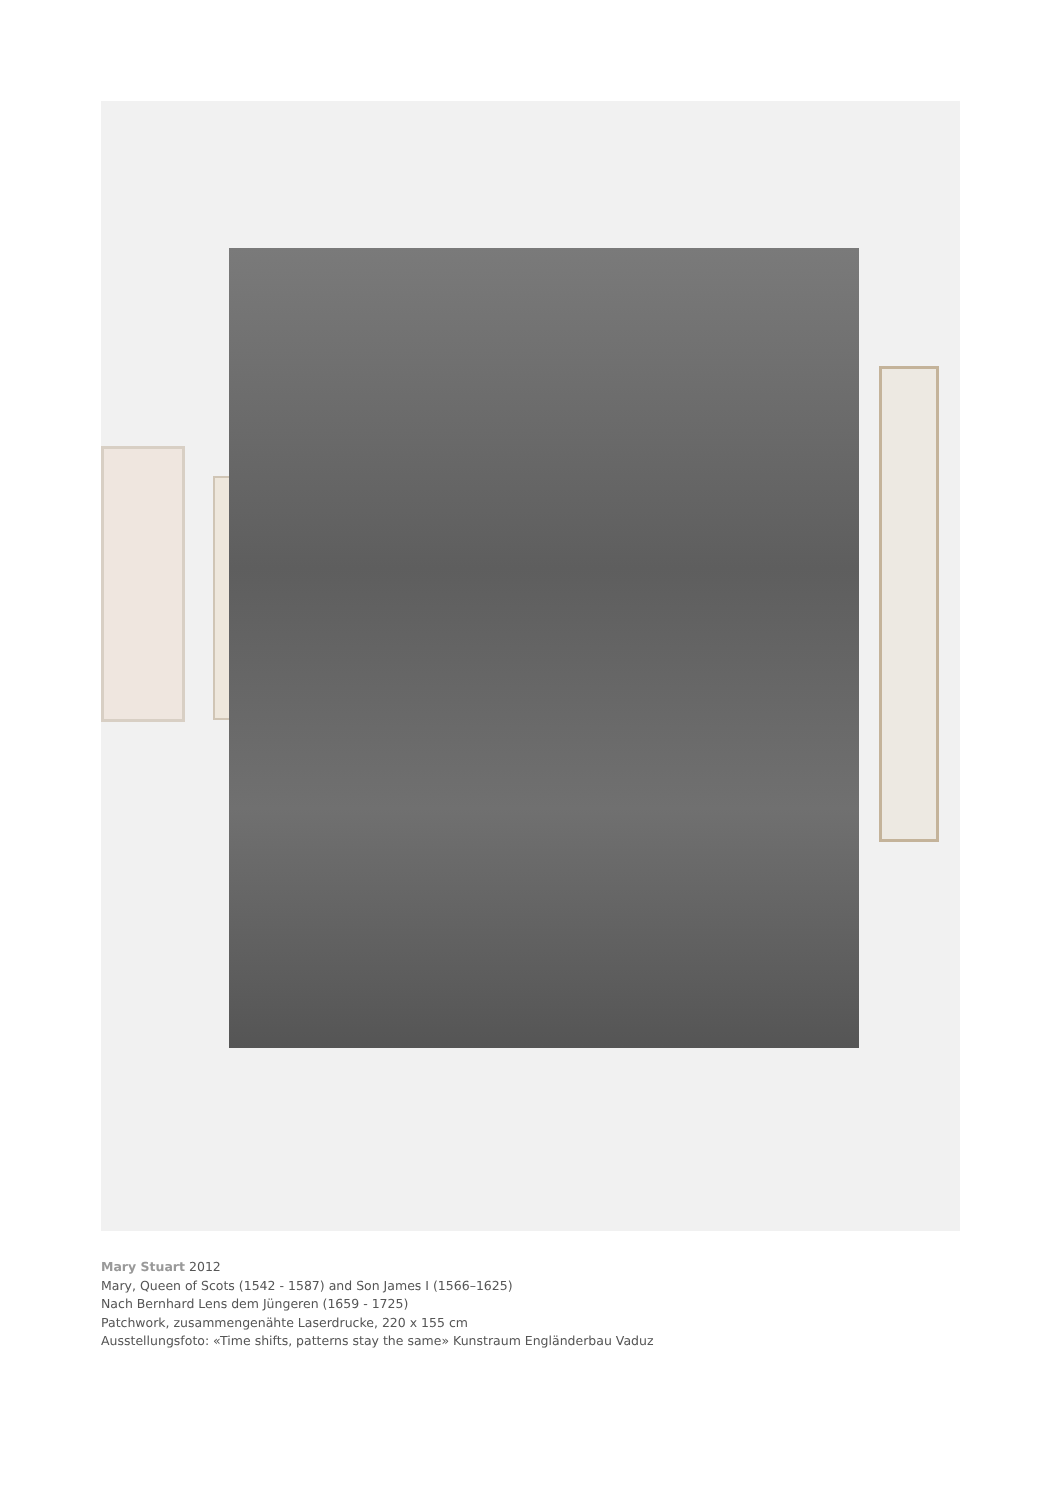Mary Stuart 2012
Mary, Queen of Scots (1542 - 1587) and Son James I (1566–1625)
Nach Bernhard Lens dem Jüngeren (1659 - 1725)
Patchwork, zusammengenähte Laserdrucke, 220 x 155 cm
Ausstellungsfoto: «Time shifts, patterns stay the same» Kunstraum Engländerbau Vaduz